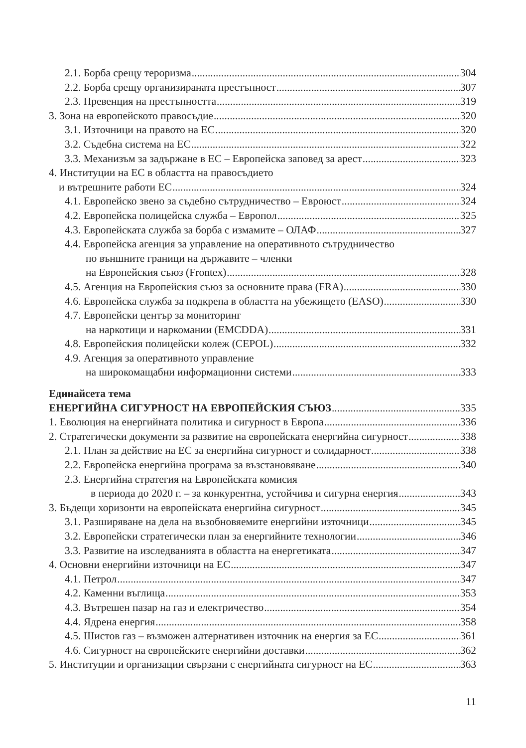2.1. Борба срещу тероризма 304
2.2. Борба срещу организираната престъпност 307
2.3. Превенция на престъпността 319
3. Зона на европейското правосъдие 320
3.1. Източници на правото на ЕС 320
3.2. Съдебна система на ЕС 322
3.3. Механизъм за задържане в ЕС – Европейска заповед за арест 323
4. Институции на ЕС в областта на правосъдието
и вътрешните работи ЕС 324
4.1. Европейско звено за съдебно сътрудничество – Евроюст 324
4.2. Европейска полицейска служба – Европол 325
4.3. Европейската служба за борба с измамите – ОЛАФ 327
4.4. Европейска агенция за управление на оперативното сътрудничество
по външните граници на държавите – членки
на Европейския съюз (Frontex) 328
4.5. Агенция на Европейския съюз за основните права (FRA) 330
4.6. Европейска служба за подкрепа в областта на убежището (EASO) 330
4.7. Европейски център за мониторинг
на наркотици и наркомании (EMCDDA) 331
4.8. Европейския полицейски колеж (CEPOL) 332
4.9. Агенция за оперативното управление
на широкомащабни информационни системи 333
Единайсета тема
ЕНЕРГИЙНА СИГУРНОСТ НА ЕВРОПЕЙСКИЯ СЪЮЗ 335
1. Еволюция на енергийната политика и сигурност в Европа 336
2. Стратегически документи за развитие на европейската енергийна сигурност 338
2.1. План за действие на ЕС за енергийна сигурност и солидарност 338
2.2. Европейска енергийна програма за възстановяване 340
2.3. Енергийна стратегия на Европейската комисия
в периода до 2020 г. – за конкурентна, устойчива и сигурна енергия 343
3. Бъдещи хоризонти на европейската енергийна сигурност 345
3.1. Разширяване на дела на възобновяемите енергийни източници 345
3.2. Европейски стратегически план за енергийните технологии 346
3.3. Развитие на изследванията в областта на енергетиката 347
4. Основни енергийни източници на ЕС 347
4.1. Петрол 347
4.2. Каменни въглища 353
4.3. Вътрешен пазар на газ и електричество 354
4.4. Ядрена енергия 358
4.5. Шистов газ – възможен алтернативен източник на енергия за ЕС 361
4.6. Сигурност на европейските енергийни доставки 362
5. Институции и организации свързани с енергийната сигурност на ЕС 363
11